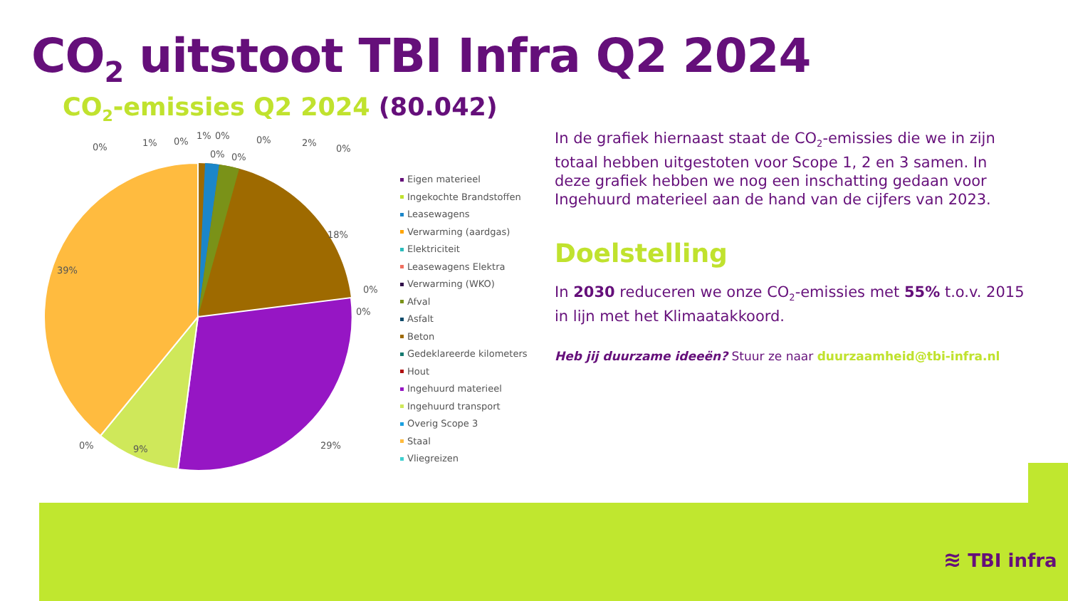CO<sub>2</sub> uitstoot TBI Infra Q2 2024
CO<sub>2</sub>-emissies Q2 2024 (80.042)
18%
39%
29%
9%
0%
1%
0%
1%
0%
0%
2%
0%
0%
0%
0%
0%
0%
Eigen materieel
Ingekochte Brandstoffen
Leasewagens
Verwarming (aardgas)
Elektriciteit
Leasewagens Elektra
Verwarming (WKO)
Afval
Asfalt
Beton
Gedeklareerde kilometers
Hout
Ingehuurd materieel
Ingehuurd transport
Overig Scope 3
Staal
Vliegreizen
In de grafiek hiernaast staat de CO<sub>2</sub>-emissies die we in zijn totaal hebben uitgestoten voor Scope 1, 2 en 3 samen. In deze grafiek hebben we nog een inschatting gedaan voor Ingehuurd materieel aan de hand van de cijfers van 2023.
Doelstelling
In 2030 reduceren we onze CO<sub>2</sub>-emissies met 55% t.o.v. 2015 in lijn met het Klimaatakkoord.
Heb jij duurzame ideeën? Stuur ze naar duurzaamheid@tbi-infra.nl
≋ TBI infra